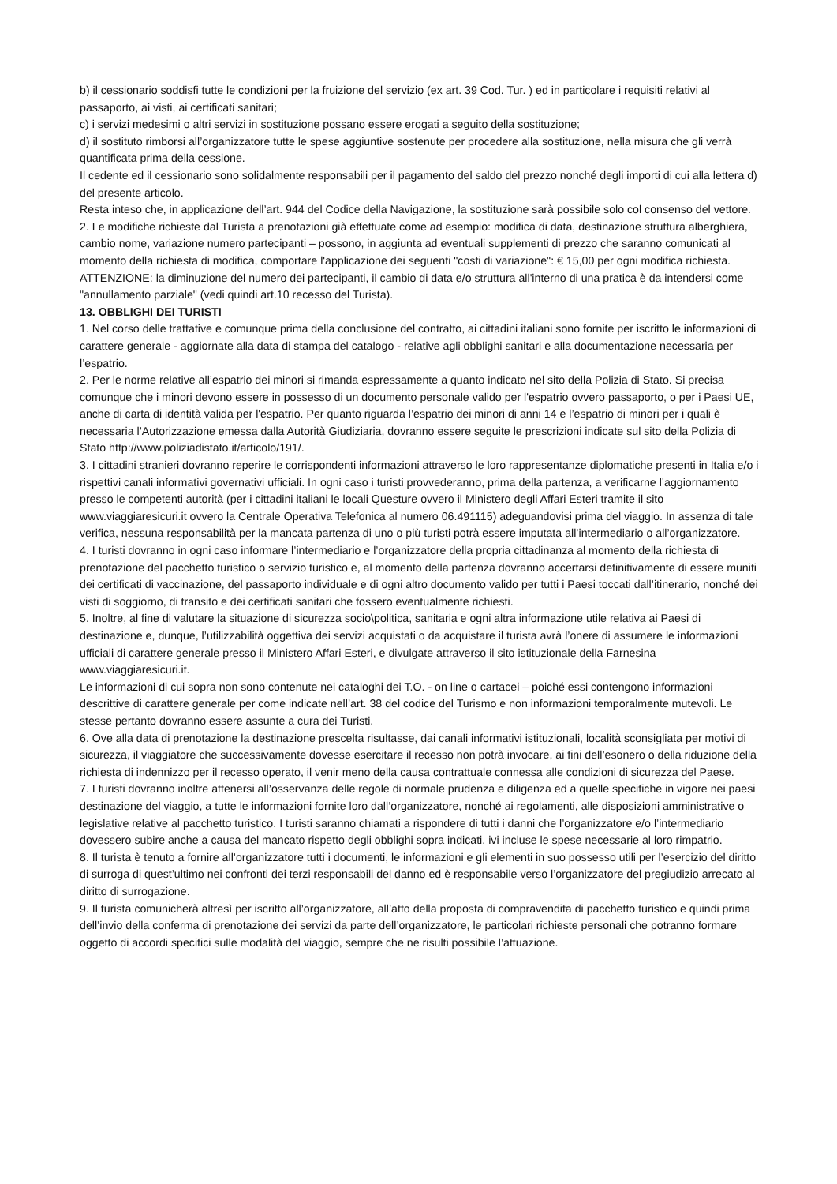b) il cessionario soddisfi tutte le condizioni per la fruizione del servizio (ex art. 39 Cod. Tur. ) ed in particolare i requisiti relativi al passaporto, ai visti, ai certificati sanitari;
c) i servizi medesimi o altri servizi in sostituzione possano essere erogati a seguito della sostituzione;
d) il sostituto rimborsi all’organizzatore tutte le spese aggiuntive sostenute per procedere alla sostituzione, nella misura che gli verrà quantificata prima della cessione.
Il cedente ed il cessionario sono solidalmente responsabili per il pagamento del saldo del prezzo nonché degli importi di cui alla lettera d) del presente articolo.
Resta inteso che, in applicazione dell’art. 944 del Codice della Navigazione, la sostituzione sarà possibile solo col consenso del vettore.
2. Le modifiche richieste dal Turista a prenotazioni già effettuate come ad esempio: modifica di data, destinazione struttura alberghiera, cambio nome, variazione numero partecipanti – possono, in aggiunta ad eventuali supplementi di prezzo che saranno comunicati al momento della richiesta di modifica, comportare l'applicazione dei seguenti "costi di variazione": € 15,00 per ogni modifica richiesta.
ATTENZIONE: la diminuzione del numero dei partecipanti, il cambio di data e/o struttura all'interno di una pratica è da intendersi come "annullamento parziale" (vedi quindi art.10 recesso del Turista).
13. OBBLIGHI DEI TURISTI
1. Nel corso delle trattative e comunque prima della conclusione del contratto, ai cittadini italiani sono fornite per iscritto le informazioni di carattere generale - aggiornate alla data di stampa del catalogo - relative agli obblighi sanitari e alla documentazione necessaria per l’espatrio.
2. Per le norme relative all’espatrio dei minori si rimanda espressamente a quanto indicato nel sito della Polizia di Stato. Si precisa comunque che i minori devono essere in possesso di un documento personale valido per l'espatrio ovvero passaporto, o per i Paesi UE, anche di carta di identità valida per l'espatrio. Per quanto riguarda l’espatrio dei minori di anni 14 e l’espatrio di minori per i quali è necessaria l’Autorizzazione emessa dalla Autorità Giudiziaria, dovranno essere seguite le prescrizioni indicate sul sito della Polizia di Stato http://www.poliziadistato.it/articolo/191/.
3. I cittadini stranieri dovranno reperire le corrispondenti informazioni attraverso le loro rappresentanze diplomatiche presenti in Italia e/o i rispettivi canali informativi governativi ufficiali. In ogni caso i turisti provvederanno, prima della partenza, a verificarne l’aggiornamento presso le competenti autorità (per i cittadini italiani le locali Questure ovvero il Ministero degli Affari Esteri tramite il sito www.viaggiaresicuri.it ovvero la Centrale Operativa Telefonica al numero 06.491115) adeguandovisi prima del viaggio. In assenza di tale verifica, nessuna responsabilità per la mancata partenza di uno o più turisti potrà essere imputata all’intermediario o all’organizzatore.
4. I turisti dovranno in ogni caso informare l’intermediario e l’organizzatore della propria cittadinanza al momento della richiesta di prenotazione del pacchetto turistico o servizio turistico e, al momento della partenza dovranno accertarsi definitivamente di essere muniti dei certificati di vaccinazione, del passaporto individuale e di ogni altro documento valido per tutti i Paesi toccati dall’itinerario, nonché dei visti di soggiorno, di transito e dei certificati sanitari che fossero eventualmente richiesti.
5. Inoltre, al fine di valutare la situazione di sicurezza socio\politica, sanitaria e ogni altra informazione utile relativa ai Paesi di destinazione e, dunque, l’utilizzabilità oggettiva dei servizi acquistati o da acquistare il turista avrà l’onere di assumere le informazioni ufficiali di carattere generale presso il Ministero Affari Esteri, e divulgate attraverso il sito istituzionale della Farnesina www.viaggiaresicuri.it.
Le informazioni di cui sopra non sono contenute nei cataloghi dei T.O. - on line o cartacei – poiché essi contengono informazioni descrittive di carattere generale per come indicate nell’art. 38 del codice del Turismo e non informazioni temporalmente mutevoli. Le stesse pertanto dovranno essere assunte a cura dei Turisti.
6. Ove alla data di prenotazione la destinazione prescelta risultasse, dai canali informativi istituzionali, località sconsigliata per motivi di sicurezza, il viaggiatore che successivamente dovesse esercitare il recesso non potrà invocare, ai fini dell’esonero o della riduzione della richiesta di indennizzo per il recesso operato, il venir meno della causa contrattuale connessa alle condizioni di sicurezza del Paese.
7. I turisti dovranno inoltre attenersi all’osservanza delle regole di normale prudenza e diligenza ed a quelle specifiche in vigore nei paesi destinazione del viaggio, a tutte le informazioni fornite loro dall’organizzatore, nonché ai regolamenti, alle disposizioni amministrative o legislative relative al pacchetto turistico. I turisti saranno chiamati a rispondere di tutti i danni che l’organizzatore e/o l’intermediario dovessero subire anche a causa del mancato rispetto degli obblighi sopra indicati, ivi incluse le spese necessarie al loro rimpatrio.
8. Il turista è tenuto a fornire all’organizzatore tutti i documenti, le informazioni e gli elementi in suo possesso utili per l’esercizio del diritto di surroga di quest’ultimo nei confronti dei terzi responsabili del danno ed è responsabile verso l’organizzatore del pregiudizio arrecato al diritto di surrogazione.
9. Il turista comunicherà altresì per iscritto all’organizzatore, all’atto della proposta di compravendita di pacchetto turistico e quindi prima dell’invio della conferma di prenotazione dei servizi da parte dell’organizzatore, le particolari richieste personali che potranno formare oggetto di accordi specifici sulle modalità del viaggio, sempre che ne risulti possibile l’attuazione.